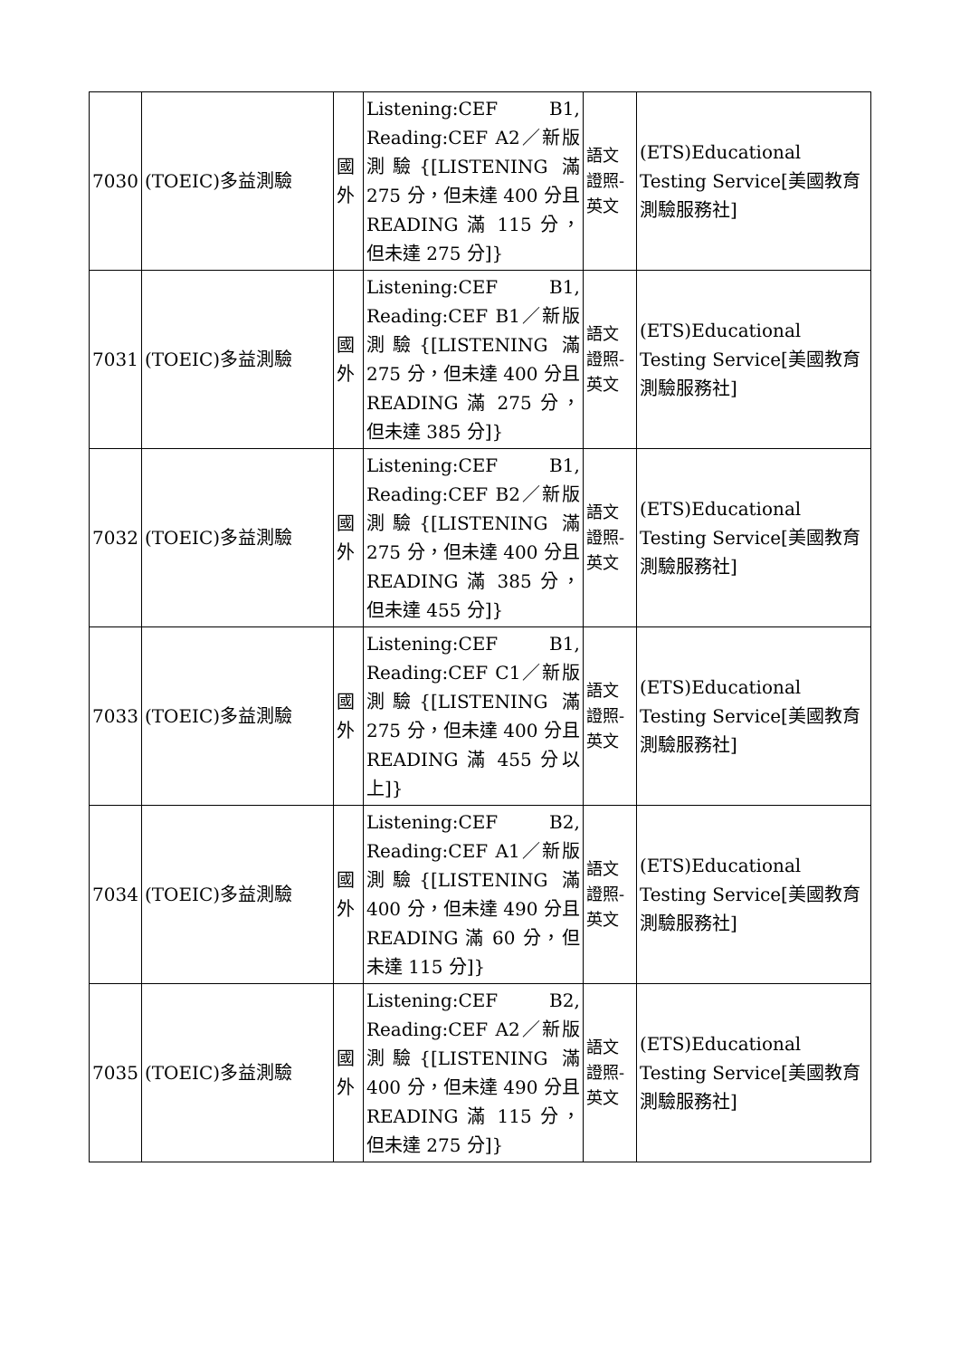| 7030 | (TOEIC)多益測驗 | 國外 | Listening:CEF B1, Reading:CEF A2／新版測驗{[LISTENING 滿 275 分，但未達 400 分且 READING 滿 115 分，但未達 275 分]} | 語文證照-英文 | (ETS)Educational Testing Service[美國教育測驗服務社] |
| 7031 | (TOEIC)多益測驗 | 國外 | Listening:CEF B1, Reading:CEF B1／新版測驗{[LISTENING 滿 275 分，但未達 400 分且 READING 滿 275 分，但未達 385 分]} | 語文證照-英文 | (ETS)Educational Testing Service[美國教育測驗服務社] |
| 7032 | (TOEIC)多益測驗 | 國外 | Listening:CEF B1, Reading:CEF B2／新版測驗{[LISTENING 滿 275 分，但未達 400 分且 READING 滿 385 分，但未達 455 分]} | 語文證照-英文 | (ETS)Educational Testing Service[美國教育測驗服務社] |
| 7033 | (TOEIC)多益測驗 | 國外 | Listening:CEF B1, Reading:CEF C1／新版測驗{[LISTENING 滿 275 分，但未達 400 分且 READING 滿 455 分以上]} | 語文證照-英文 | (ETS)Educational Testing Service[美國教育測驗服務社] |
| 7034 | (TOEIC)多益測驗 | 國外 | Listening:CEF B2, Reading:CEF A1／新版測驗{[LISTENING 滿 400 分，但未達 490 分且 READING 滿 60 分，但未達 115 分]} | 語文證照-英文 | (ETS)Educational Testing Service[美國教育測驗服務社] |
| 7035 | (TOEIC)多益測驗 | 國外 | Listening:CEF B2, Reading:CEF A2／新版測驗{[LISTENING 滿 400 分，但未達 490 分且 READING 滿 115 分，但未達 275 分]} | 語文證照-英文 | (ETS)Educational Testing Service[美國教育測驗服務社] |